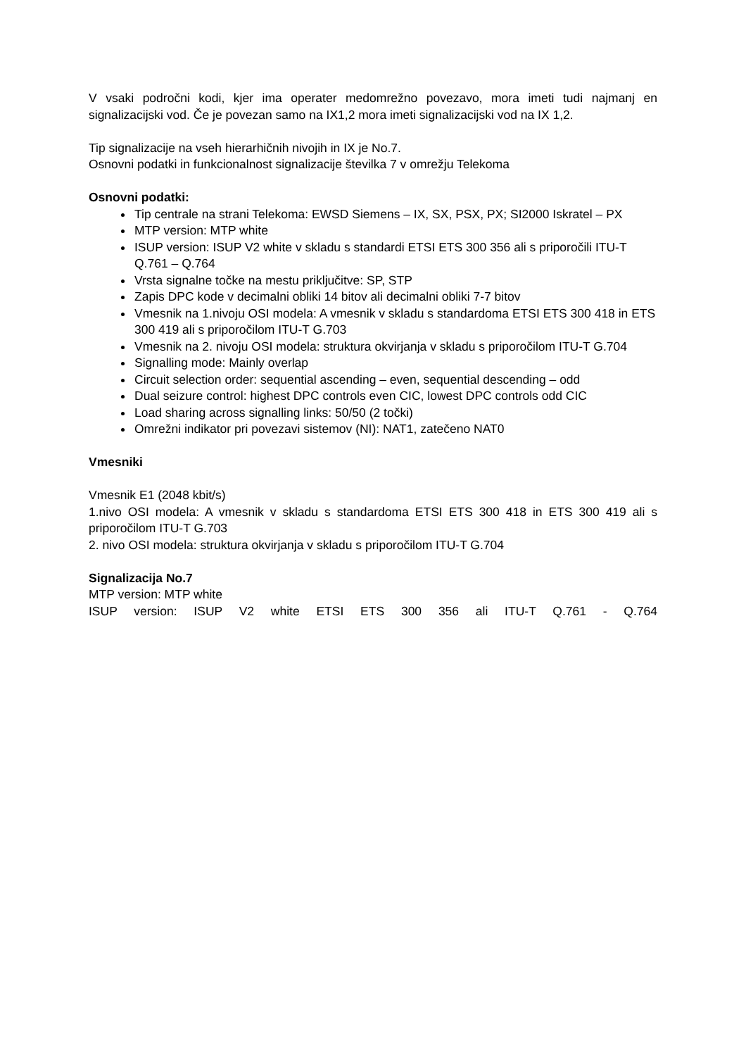V vsaki področni kodi, kjer ima operater medomrežno povezavo, mora imeti tudi najmanj en signalizacijski vod. Če je povezan samo na IX1,2 mora imeti signalizacijski vod na IX 1,2.
Tip signalizacije na vseh hierarhičnih nivojih in IX je No.7.
Osnovni podatki in funkcionalnost signalizacije številka 7 v omrežju Telekoma
Osnovni podatki:
Tip centrale na strani Telekoma: EWSD Siemens – IX, SX, PSX, PX; SI2000 Iskratel – PX
MTP version: MTP white
ISUP version: ISUP V2 white v skladu s standardi ETSI ETS 300 356 ali s priporočili ITU-T Q.761 – Q.764
Vrsta signalne točke na mestu priključitve: SP, STP
Zapis DPC kode v decimalni obliki 14 bitov ali decimalni obliki 7-7 bitov
Vmesnik na 1.nivoju OSI modela: A vmesnik v skladu s standardoma ETSI ETS 300 418 in ETS 300 419 ali s priporočilom ITU-T G.703
Vmesnik na 2. nivoju OSI modela: struktura okvirjanja v skladu s priporočilom ITU-T G.704
Signalling mode: Mainly overlap
Circuit selection order: sequential ascending – even, sequential descending – odd
Dual seizure control: highest DPC controls even CIC, lowest DPC controls odd CIC
Load sharing across signalling links: 50/50 (2 točki)
Omrežni indikator pri povezavi sistemov (NI): NAT1, zatečeno NAT0
Vmesniki
Vmesnik E1 (2048 kbit/s)
1.nivo OSI modela: A vmesnik v skladu s standardoma ETSI ETS 300 418 in ETS 300 419 ali s priporočilom ITU-T G.703
2. nivo OSI modela: struktura okvirjanja v skladu s priporočilom ITU-T G.704
Signalizacija No.7
MTP version: MTP white
ISUP version: ISUP V2 white ETSI ETS 300 356 ali ITU-T Q.761 - Q.764